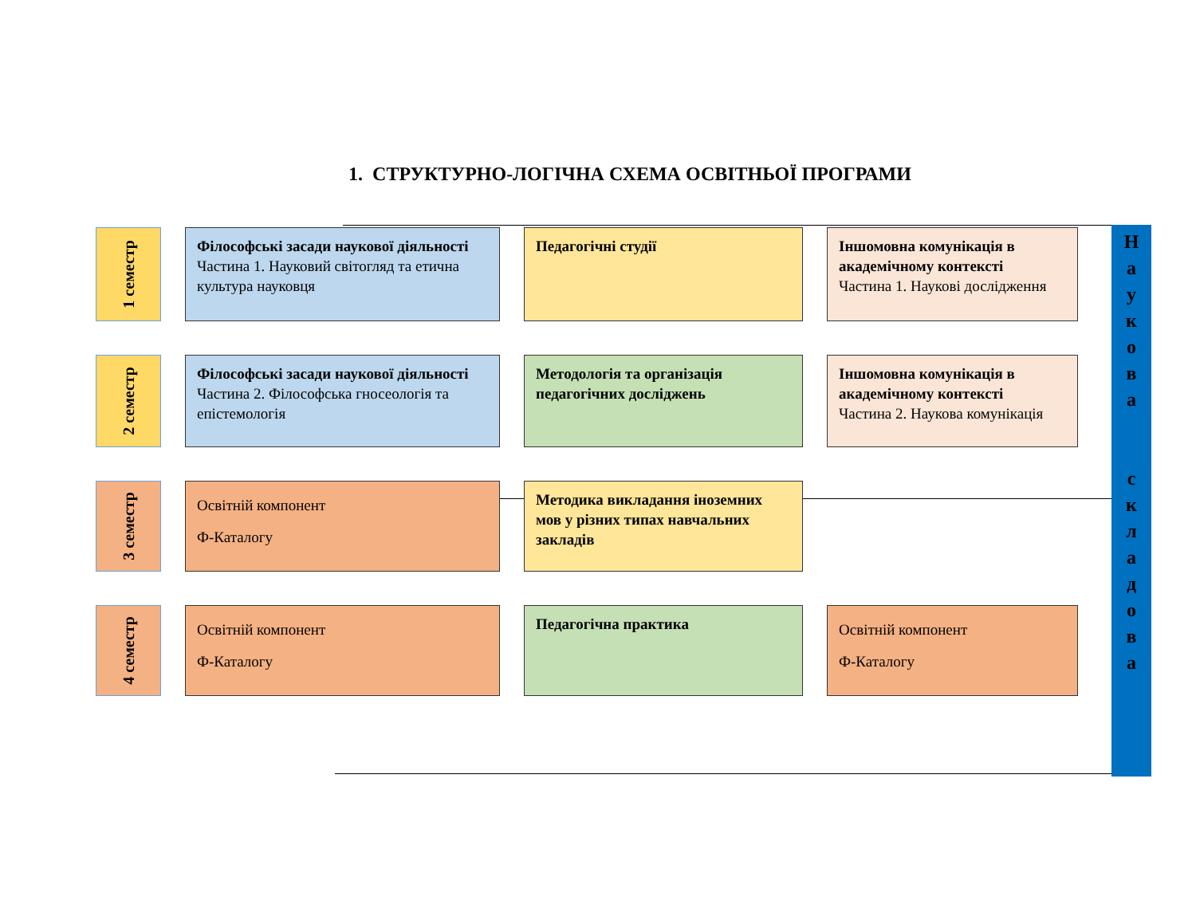1. СТРУКТУРНО-ЛОГІЧНА СХЕМА ОСВІТНЬОЇ ПРОГРАМИ
1 семестр
Філософські засади наукової діяльності
Частина 1. Науковий світогляд та етична культура науковця
Педагогічні студії
Іншомовна комунікація в академічному контексті
Частина 1. Наукові дослідження
2 семестр
Філософські засади наукової діяльності
Частина 2. Філософська гносеологія та епістемологія
Методологія та організація педагогічних досліджень
Іншомовна комунікація в академічному контексті
Частина 2. Наукова комунікація
3 семестр
Освітній компонент
Ф-Каталогу
Методика викладання іноземних мов у різних типах навчальних закладів
4 семестр
Освітній компонент
Ф-Каталогу
Педагогічна практика
Освітній компонент
Ф-Каталогу
Н
а
у
к
о
в
а
с
к
л
а
д
о
в
а